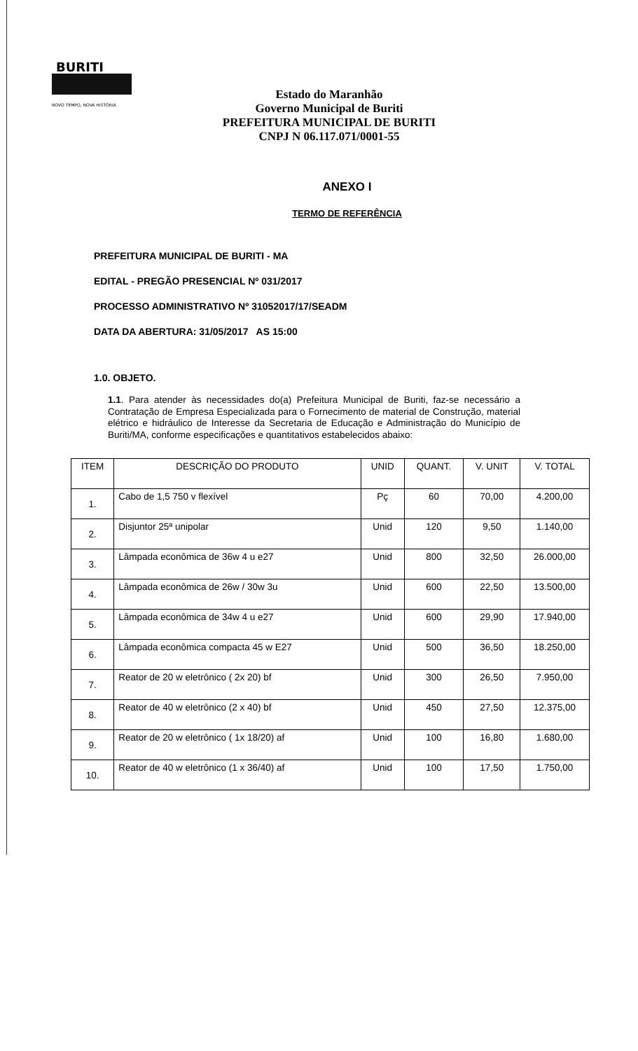BURITI
NOVO TEMPO, NOVA HISTÓRIA
Estado do Maranhão
Governo Municipal de Buriti
PREFEITURA MUNICIPAL DE BURITI
CNPJ N 06.117.071/0001-55
ANEXO I
TERMO DE REFERÊNCIA
PREFEITURA MUNICIPAL DE BURITI - MA
EDITAL - PREGÃO PRESENCIAL Nº 031/2017
PROCESSO ADMINISTRATIVO Nº 31052017/17/SEADM
DATA DA ABERTURA: 31/05/2017 AS 15:00
1.0. OBJETO.
1.1. Para atender às necessidades do(a) Prefeitura Municipal de Buriti, faz-se necessário a Contratação de Empresa Especializada para o Fornecimento de material de Construção, material elétrico e hidráulico de Interesse da Secretaria de Educação e Administração do Município de Buriti/MA, conforme especificações e quantitativos estabelecidos abaixo:
| ITEM | DESCRIÇÃO DO PRODUTO | UNID | QUANT. | V. UNIT | V. TOTAL |
| --- | --- | --- | --- | --- | --- |
| 1. | Cabo de 1,5 750 v flexível | Pç | 60 | 70,00 | 4.200,00 |
| 2. | Disjuntor 25ª unipolar | Unid | 120 | 9,50 | 1.140,00 |
| 3. | Lâmpada econômica de 36w 4 u e27 | Unid | 800 | 32,50 | 26.000,00 |
| 4. | Lâmpada econômica de 26w / 30w 3u | Unid | 600 | 22,50 | 13.500,00 |
| 5. | Lâmpada econômica de 34w 4 u e27 | Unid | 600 | 29,90 | 17.940,00 |
| 6. | Lâmpada econômica compacta 45 w E27 | Unid | 500 | 36,50 | 18.250,00 |
| 7. | Reator de 20 w eletrônico ( 2x 20) bf | Unid | 300 | 26,50 | 7.950,00 |
| 8. | Reator de 40 w eletrônico (2 x 40) bf | Unid | 450 | 27,50 | 12.375,00 |
| 9. | Reator de 20 w eletrônico ( 1x 18/20) af | Unid | 100 | 16,80 | 1.680,00 |
| 10. | Reator de 40 w eletrônico (1 x 36/40) af | Unid | 100 | 17,50 | 1.750,00 |